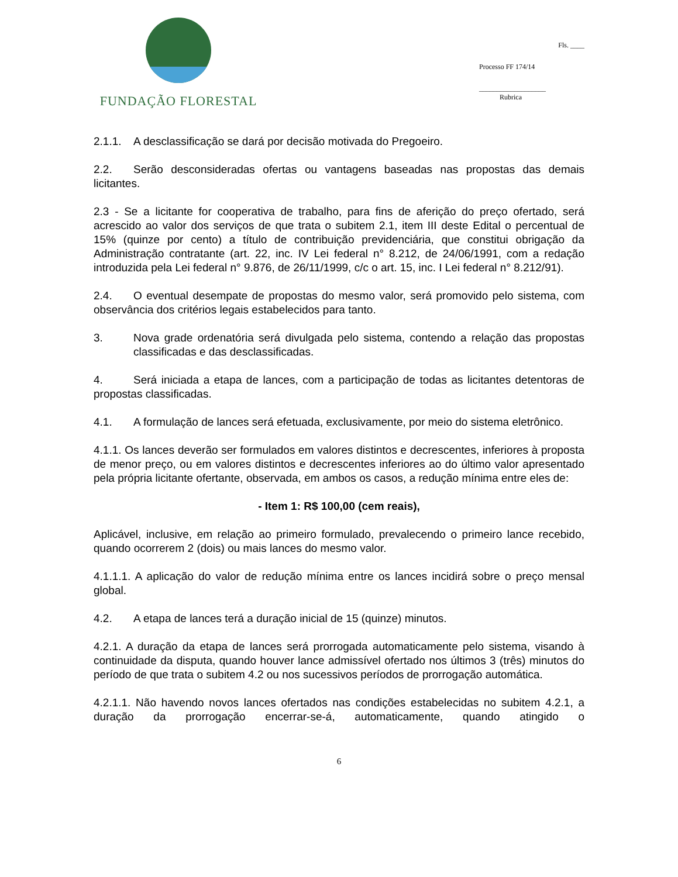FUNDAÇÃO FLORESTAL
Fls. ____
Processo FF 174/14
___________________
Rubrica
2.1.1. A desclassificação se dará por decisão motivada do Pregoeiro.
2.2. Serão desconsideradas ofertas ou vantagens baseadas nas propostas das demais licitantes.
2.3 - Se a licitante for cooperativa de trabalho, para fins de aferição do preço ofertado, será acrescido ao valor dos serviços de que trata o subitem 2.1, item III deste Edital o percentual de 15% (quinze por cento) a título de contribuição previdenciária, que constitui obrigação da Administração contratante (art. 22, inc. IV Lei federal n° 8.212, de 24/06/1991, com a redação introduzida pela Lei federal n° 9.876, de 26/11/1999, c/c o art. 15, inc. I Lei federal n° 8.212/91).
2.4. O eventual desempate de propostas do mesmo valor, será promovido pelo sistema, com observância dos critérios legais estabelecidos para tanto.
3. Nova grade ordenatória será divulgada pelo sistema, contendo a relação das propostas classificadas e das desclassificadas.
4. Será iniciada a etapa de lances, com a participação de todas as licitantes detentoras de propostas classificadas.
4.1. A formulação de lances será efetuada, exclusivamente, por meio do sistema eletrônico.
4.1.1. Os lances deverão ser formulados em valores distintos e decrescentes, inferiores à proposta de menor preço, ou em valores distintos e decrescentes inferiores ao do último valor apresentado pela própria licitante ofertante, observada, em ambos os casos, a redução mínima entre eles de:
- Item 1: R$ 100,00 (cem reais),
Aplicável, inclusive, em relação ao primeiro formulado, prevalecendo o primeiro lance recebido, quando ocorrerem 2 (dois) ou mais lances do mesmo valor.
4.1.1.1. A aplicação do valor de redução mínima entre os lances incidirá sobre o preço mensal global.
4.2. A etapa de lances terá a duração inicial de 15 (quinze) minutos.
4.2.1. A duração da etapa de lances será prorrogada automaticamente pelo sistema, visando à continuidade da disputa, quando houver lance admissível ofertado nos últimos 3 (três) minutos do período de que trata o subitem 4.2 ou nos sucessivos períodos de prorrogação automática.
4.2.1.1. Não havendo novos lances ofertados nas condições estabelecidas no subitem 4.2.1, a duração da prorrogação encerrar-se-á, automaticamente, quando atingido o
6